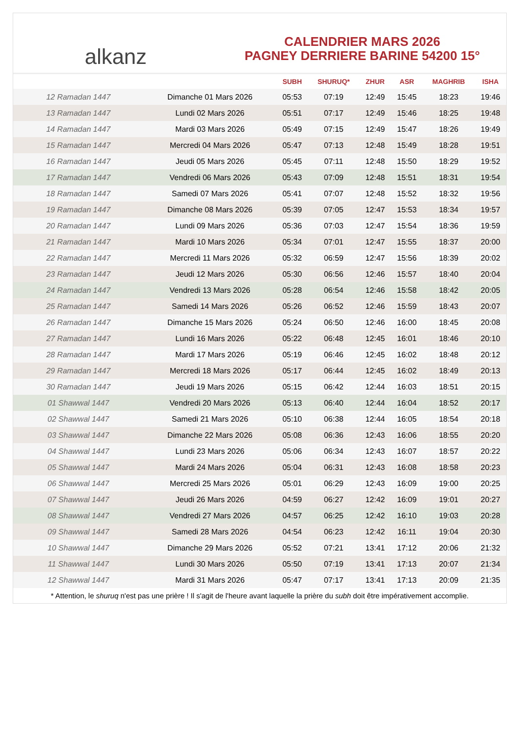alkanz
CALENDRIER MARS 2026
PAGNEY DERRIERE BARINE 54200 15°
| | | SUBH | SHURUQ* | ZHUR | ASR | MAGHRIB | ISHA |
| --- | --- | --- | --- | --- | --- | --- | --- |
| 12 Ramadan 1447 | Dimanche 01 Mars 2026 | 05:53 | 07:19 | 12:49 | 15:45 | 18:23 | 19:46 |
| 13 Ramadan 1447 | Lundi 02 Mars 2026 | 05:51 | 07:17 | 12:49 | 15:46 | 18:25 | 19:48 |
| 14 Ramadan 1447 | Mardi 03 Mars 2026 | 05:49 | 07:15 | 12:49 | 15:47 | 18:26 | 19:49 |
| 15 Ramadan 1447 | Mercredi 04 Mars 2026 | 05:47 | 07:13 | 12:48 | 15:49 | 18:28 | 19:51 |
| 16 Ramadan 1447 | Jeudi 05 Mars 2026 | 05:45 | 07:11 | 12:48 | 15:50 | 18:29 | 19:52 |
| 17 Ramadan 1447 | Vendredi 06 Mars 2026 | 05:43 | 07:09 | 12:48 | 15:51 | 18:31 | 19:54 |
| 18 Ramadan 1447 | Samedi 07 Mars 2026 | 05:41 | 07:07 | 12:48 | 15:52 | 18:32 | 19:56 |
| 19 Ramadan 1447 | Dimanche 08 Mars 2026 | 05:39 | 07:05 | 12:47 | 15:53 | 18:34 | 19:57 |
| 20 Ramadan 1447 | Lundi 09 Mars 2026 | 05:36 | 07:03 | 12:47 | 15:54 | 18:36 | 19:59 |
| 21 Ramadan 1447 | Mardi 10 Mars 2026 | 05:34 | 07:01 | 12:47 | 15:55 | 18:37 | 20:00 |
| 22 Ramadan 1447 | Mercredi 11 Mars 2026 | 05:32 | 06:59 | 12:47 | 15:56 | 18:39 | 20:02 |
| 23 Ramadan 1447 | Jeudi 12 Mars 2026 | 05:30 | 06:56 | 12:46 | 15:57 | 18:40 | 20:04 |
| 24 Ramadan 1447 | Vendredi 13 Mars 2026 | 05:28 | 06:54 | 12:46 | 15:58 | 18:42 | 20:05 |
| 25 Ramadan 1447 | Samedi 14 Mars 2026 | 05:26 | 06:52 | 12:46 | 15:59 | 18:43 | 20:07 |
| 26 Ramadan 1447 | Dimanche 15 Mars 2026 | 05:24 | 06:50 | 12:46 | 16:00 | 18:45 | 20:08 |
| 27 Ramadan 1447 | Lundi 16 Mars 2026 | 05:22 | 06:48 | 12:45 | 16:01 | 18:46 | 20:10 |
| 28 Ramadan 1447 | Mardi 17 Mars 2026 | 05:19 | 06:46 | 12:45 | 16:02 | 18:48 | 20:12 |
| 29 Ramadan 1447 | Mercredi 18 Mars 2026 | 05:17 | 06:44 | 12:45 | 16:02 | 18:49 | 20:13 |
| 30 Ramadan 1447 | Jeudi 19 Mars 2026 | 05:15 | 06:42 | 12:44 | 16:03 | 18:51 | 20:15 |
| 01 Shawwal 1447 | Vendredi 20 Mars 2026 | 05:13 | 06:40 | 12:44 | 16:04 | 18:52 | 20:17 |
| 02 Shawwal 1447 | Samedi 21 Mars 2026 | 05:10 | 06:38 | 12:44 | 16:05 | 18:54 | 20:18 |
| 03 Shawwal 1447 | Dimanche 22 Mars 2026 | 05:08 | 06:36 | 12:43 | 16:06 | 18:55 | 20:20 |
| 04 Shawwal 1447 | Lundi 23 Mars 2026 | 05:06 | 06:34 | 12:43 | 16:07 | 18:57 | 20:22 |
| 05 Shawwal 1447 | Mardi 24 Mars 2026 | 05:04 | 06:31 | 12:43 | 16:08 | 18:58 | 20:23 |
| 06 Shawwal 1447 | Mercredi 25 Mars 2026 | 05:01 | 06:29 | 12:43 | 16:09 | 19:00 | 20:25 |
| 07 Shawwal 1447 | Jeudi 26 Mars 2026 | 04:59 | 06:27 | 12:42 | 16:09 | 19:01 | 20:27 |
| 08 Shawwal 1447 | Vendredi 27 Mars 2026 | 04:57 | 06:25 | 12:42 | 16:10 | 19:03 | 20:28 |
| 09 Shawwal 1447 | Samedi 28 Mars 2026 | 04:54 | 06:23 | 12:42 | 16:11 | 19:04 | 20:30 |
| 10 Shawwal 1447 | Dimanche 29 Mars 2026 | 05:52 | 07:21 | 13:41 | 17:12 | 20:06 | 21:32 |
| 11 Shawwal 1447 | Lundi 30 Mars 2026 | 05:50 | 07:19 | 13:41 | 17:13 | 20:07 | 21:34 |
| 12 Shawwal 1447 | Mardi 31 Mars 2026 | 05:47 | 07:17 | 13:41 | 17:13 | 20:09 | 21:35 |
* Attention, le shuruq n'est pas une prière ! Il s'agit de l'heure avant laquelle la prière du subh doit être impérativement accomplie.